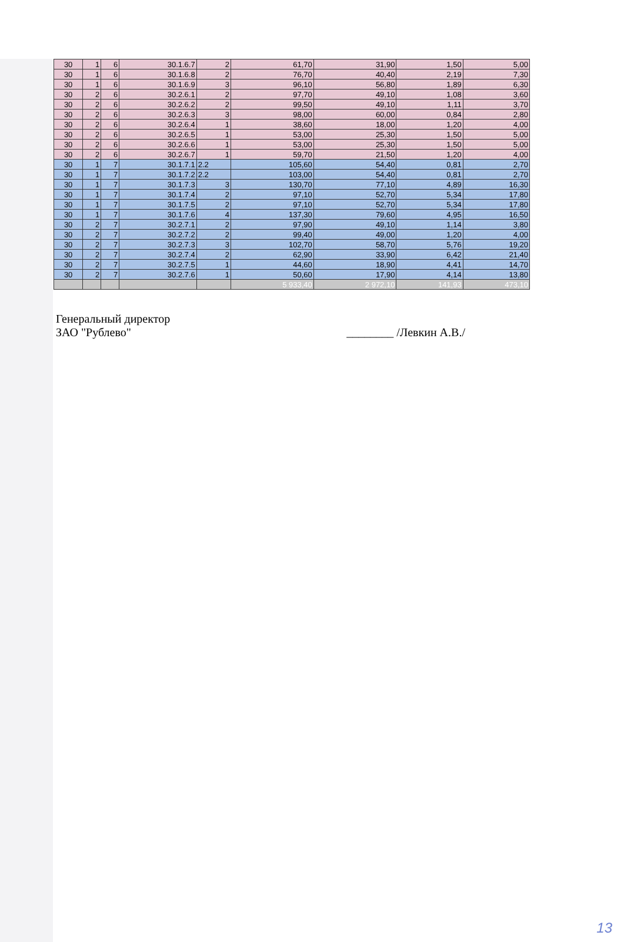| 30 | 1 | 6 | 30.1.6.7 | 2 | 61,70 | 31,90 | 1,50 | 5,00 |
| 30 | 1 | 6 | 30.1.6.8 | 2 | 76,70 | 40,40 | 2,19 | 7,30 |
| 30 | 1 | 6 | 30.1.6.9 | 3 | 96,10 | 56,80 | 1,89 | 6,30 |
| 30 | 2 | 6 | 30.2.6.1 | 2 | 97,70 | 49,10 | 1,08 | 3,60 |
| 30 | 2 | 6 | 30.2.6.2 | 2 | 99,50 | 49,10 | 1,11 | 3,70 |
| 30 | 2 | 6 | 30.2.6.3 | 3 | 98,00 | 60,00 | 0,84 | 2,80 |
| 30 | 2 | 6 | 30.2.6.4 | 1 | 38,60 | 18,00 | 1,20 | 4,00 |
| 30 | 2 | 6 | 30.2.6.5 | 1 | 53,00 | 25,30 | 1,50 | 5,00 |
| 30 | 2 | 6 | 30.2.6.6 | 1 | 53,00 | 25,30 | 1,50 | 5,00 |
| 30 | 2 | 6 | 30.2.6.7 | 1 | 59,70 | 21,50 | 1,20 | 4,00 |
| 30 | 1 | 7 | 30.1.7.1 | 2.2 | 105,60 | 54,40 | 0,81 | 2,70 |
| 30 | 1 | 7 | 30.1.7.2 | 2.2 | 103,00 | 54,40 | 0,81 | 2,70 |
| 30 | 1 | 7 | 30.1.7.3 | 3 | 130,70 | 77,10 | 4,89 | 16,30 |
| 30 | 1 | 7 | 30.1.7.4 | 2 | 97,10 | 52,70 | 5,34 | 17,80 |
| 30 | 1 | 7 | 30.1.7.5 | 2 | 97,10 | 52,70 | 5,34 | 17,80 |
| 30 | 1 | 7 | 30.1.7.6 | 4 | 137,30 | 79,60 | 4,95 | 16,50 |
| 30 | 2 | 7 | 30.2.7.1 | 2 | 97,90 | 49,10 | 1,14 | 3,80 |
| 30 | 2 | 7 | 30.2.7.2 | 2 | 99,40 | 49,00 | 1,20 | 4,00 |
| 30 | 2 | 7 | 30.2.7.3 | 3 | 102,70 | 58,70 | 5,76 | 19,20 |
| 30 | 2 | 7 | 30.2.7.4 | 2 | 62,90 | 33,90 | 6,42 | 21,40 |
| 30 | 2 | 7 | 30.2.7.5 | 1 | 44,60 | 18,90 | 4,41 | 14,70 |
| 30 | 2 | 7 | 30.2.7.6 | 1 | 50,60 | 17,90 | 4,14 | 13,80 |
| | | | | | 5 933,40 | 2 972,10 | 141,93 | 473,10 |
Генеральный директор
ЗАО "Рублево"
________ /Левкин А.В./
13